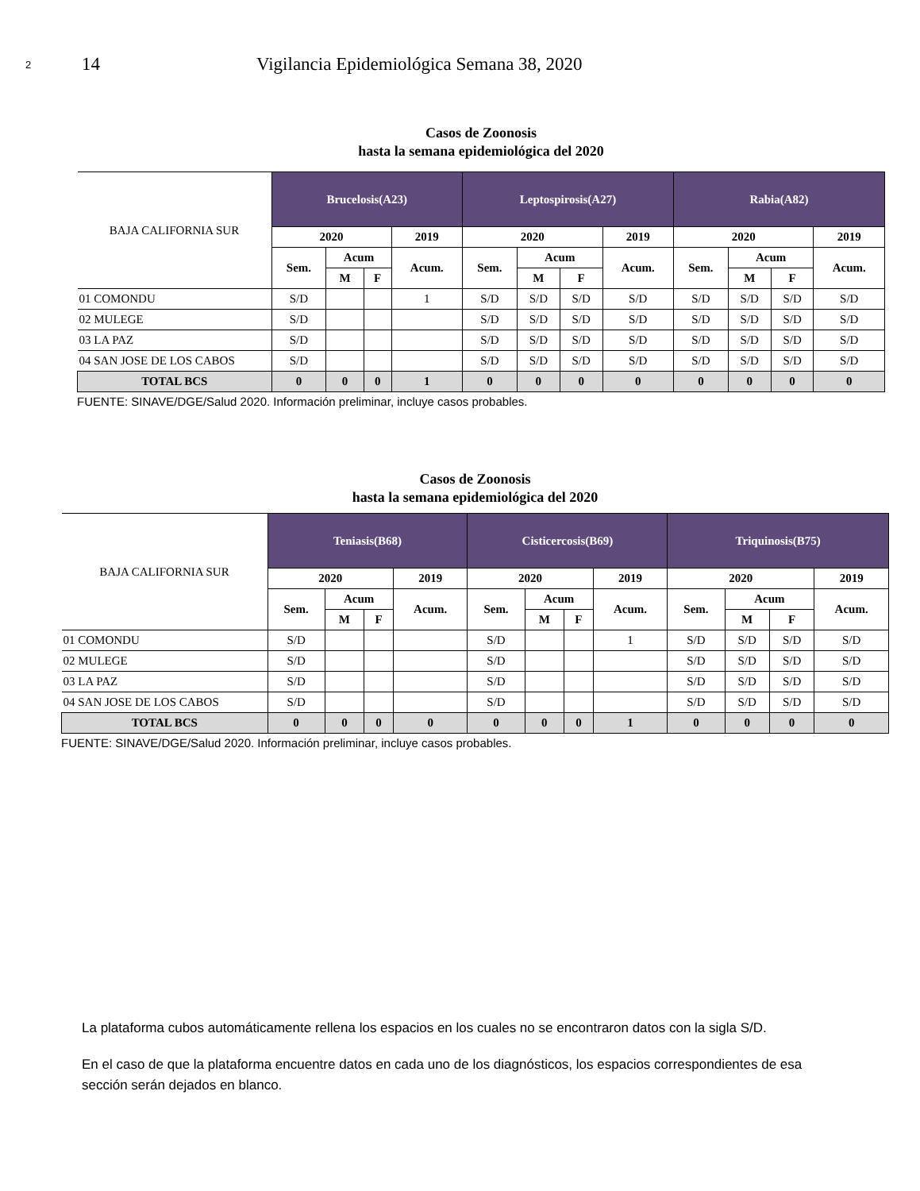2
14 Vigilancia Epidemiológica Semana 38, 2020
Casos de Zoonosis
hasta la semana epidemiológica del 2020
| BAJA CALIFORNIA SUR | Brucelosis(A23) | | | | Leptospirosis(A27) | | | | Rabia(A82) | | | |
| --- | --- | --- | --- | --- | --- | --- | --- | --- | --- | --- | --- | --- |
| | 2020 | | | 2019 | 2020 | | | 2019 | 2020 | | | 2019 |
| | Sem. | Acum | | Acum. | Sem. | Acum | | Acum. | Sem. | Acum | | Acum. |
| | | M | F | | | M | F | | | M | F | |
| 01 COMONDU | S/D | | | 1 | S/D | S/D | S/D | S/D | S/D | S/D | S/D | S/D |
| 02 MULEGE | S/D | | | | S/D | S/D | S/D | S/D | S/D | S/D | S/D | S/D |
| 03 LA PAZ | S/D | | | | S/D | S/D | S/D | S/D | S/D | S/D | S/D | S/D |
| 04 SAN JOSE DE LOS CABOS | S/D | | | | S/D | S/D | S/D | S/D | S/D | S/D | S/D | S/D |
| TOTAL BCS | 0 | 0 | 0 | 1 | 0 | 0 | 0 | 0 | 0 | 0 | 0 | 0 |
FUENTE: SINAVE/DGE/Salud 2020. Información preliminar, incluye casos probables.
Casos de Zoonosis
hasta la semana epidemiológica del 2020
| BAJA CALIFORNIA SUR | Teniasis(B68) | | | | Cisticercosis(B69) | | | | Triquinosis(B75) | | | |
| --- | --- | --- | --- | --- | --- | --- | --- | --- | --- | --- | --- | --- |
| | 2020 | | | 2019 | 2020 | | | 2019 | 2020 | | | 2019 |
| | Sem. | Acum | | Acum. | Sem. | Acum | | Acum. | Sem. | Acum | | Acum. |
| | | M | F | | | M | F | | | M | F | |
| 01 COMONDU | S/D | | | | S/D | | | 1 | S/D | S/D | S/D | S/D |
| 02 MULEGE | S/D | | | | S/D | | | | S/D | S/D | S/D | S/D |
| 03 LA PAZ | S/D | | | | S/D | | | | S/D | S/D | S/D | S/D |
| 04 SAN JOSE DE LOS CABOS | S/D | | | | S/D | | | | S/D | S/D | S/D | S/D |
| TOTAL BCS | 0 | 0 | 0 | 0 | 0 | 0 | 0 | 1 | 0 | 0 | 0 | 0 |
FUENTE: SINAVE/DGE/Salud 2020. Información preliminar, incluye casos probables.
La plataforma cubos automáticamente rellena los espacios en los cuales no se encontraron datos con la sigla S/D.
En el caso de que la plataforma encuentre datos en cada uno de los diagnósticos, los espacios correspondientes de esa sección serán dejados en blanco.